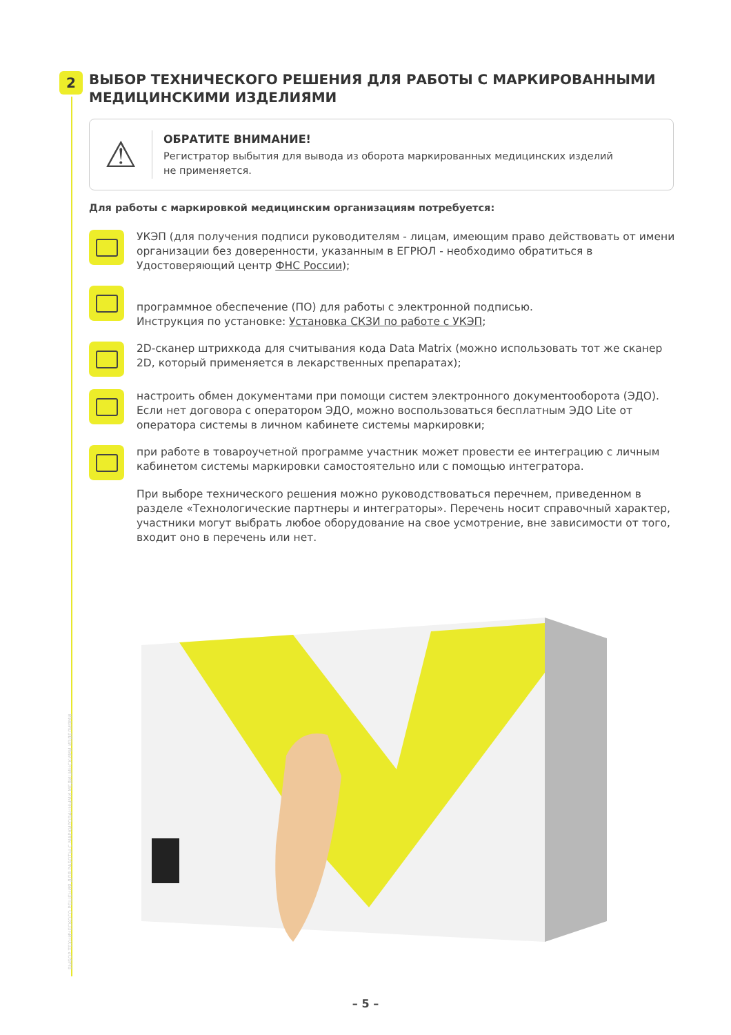ВЫБОР ТЕХНИЧЕСКОГО РЕШЕНИЯ ДЛЯ РАБОТЫ С МАРКИРОВАННЫМИ МЕДИЦИНСКИМИ ИЗДЕЛИЯМИ
2
ВЫБОР ТЕХНИЧЕСКОГО РЕШЕНИЯ ДЛЯ РАБОТЫ С МАРКИРОВАННЫМИ
МЕДИЦИНСКИМИ ИЗДЕЛИЯМИ
⚠
ОБРАТИТЕ ВНИМАНИЕ!
Регистратор выбытия для вывода из оборота маркированных медицинских изделий
не применяется.
Для работы с маркировкой медицинским организациям потребуется:
УКЭП (для получения подписи руководителям - лицам, имеющим право действовать от имени организации без доверенности, указанным в ЕГРЮЛ - необходимо обратиться в Удостоверяющий центр ФНС России);
программное обеспечение (ПО) для работы с электронной подписью.
Инструкция по установке: Установка СКЗИ по работе с УКЭП;
2D-сканер штрихкода для считывания кода Data Matrix (можно использовать тот же сканер 2D, который применяется в лекарственных препаратах);
настроить обмен документами при помощи систем электронного документооборота (ЭДО). Если нет договора с оператором ЭДО, можно воспользоваться бесплатным ЭДО Lite от оператора системы в личном кабинете системы маркировки;
при работе в товароучетной программе участник может провести ее интеграцию с личным кабинетом системы маркировки самостоятельно или с помощью интегратора.
При выборе технического решения можно руководствоваться перечнем, приведенном в разделе «Технологические партнеры и интеграторы». Перечень носит справочный характер, участники могут выбрать любое оборудование на свое усмотрение, вне зависимости от того, входит оно в перечень или нет.
– 5 –